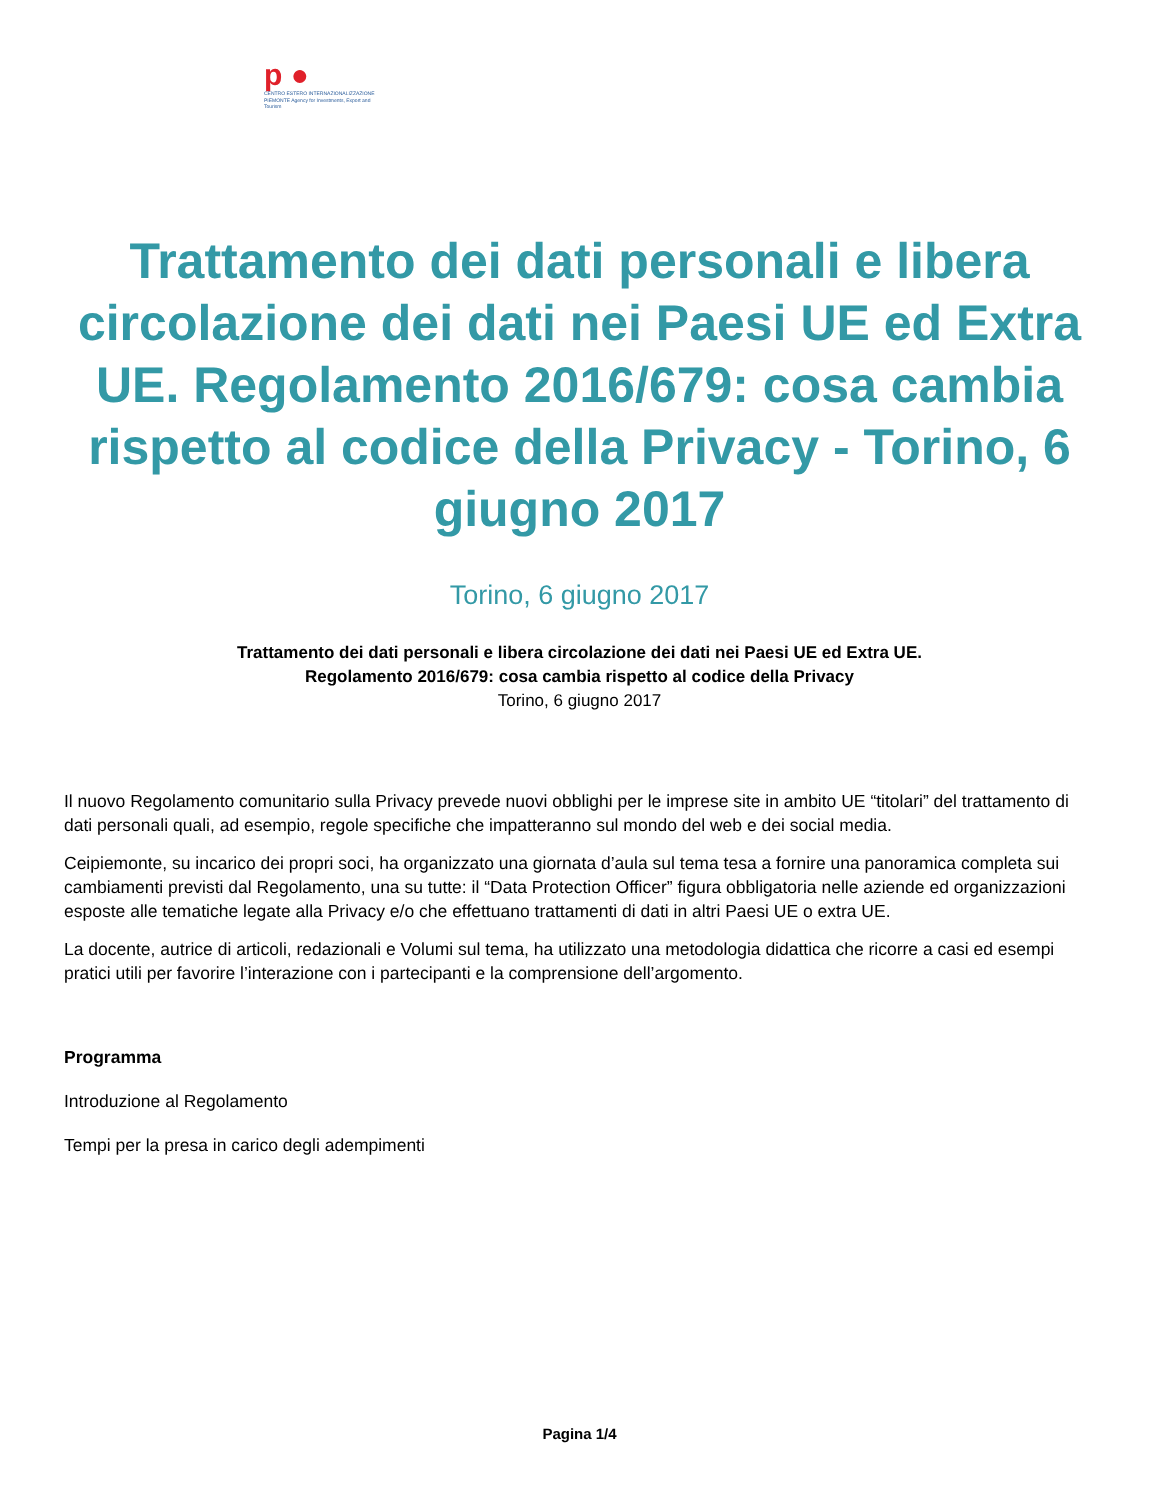p ●
CENTRO ESTERO INTERNAZIONALIZZAZIONE
PIEMONTE Agency for Investments, Export and Tourism
Trattamento dei dati personali e libera circolazione dei dati nei Paesi UE ed Extra UE. Regolamento 2016/679: cosa cambia rispetto al codice della Privacy - Torino, 6 giugno 2017
Torino, 6 giugno 2017
Trattamento dei dati personali e libera circolazione dei dati nei Paesi UE ed Extra UE.
Regolamento 2016/679: cosa cambia rispetto al codice della Privacy
Torino, 6 giugno 2017
Il nuovo Regolamento comunitario sulla Privacy prevede nuovi obblighi per le imprese site in ambito UE “titolari” del trattamento di dati personali quali, ad esempio, regole specifiche che impatteranno sul mondo del web e dei social media.
Ceipiemonte, su incarico dei propri soci, ha organizzato una giornata d’aula sul tema tesa a fornire una panoramica completa sui cambiamenti previsti dal Regolamento, una su tutte: il “Data Protection Officer” figura obbligatoria nelle aziende ed organizzazioni esposte alle tematiche legate alla Privacy e/o che effettuano trattamenti di dati in altri Paesi UE o extra UE.
La docente, autrice di articoli, redazionali e Volumi sul tema, ha utilizzato una metodologia didattica che ricorre a casi ed esempi pratici utili per favorire l’interazione con i partecipanti e la comprensione dell’argomento.
Programma
Introduzione al Regolamento
Tempi per la presa in carico degli adempimenti
Pagina 1/4